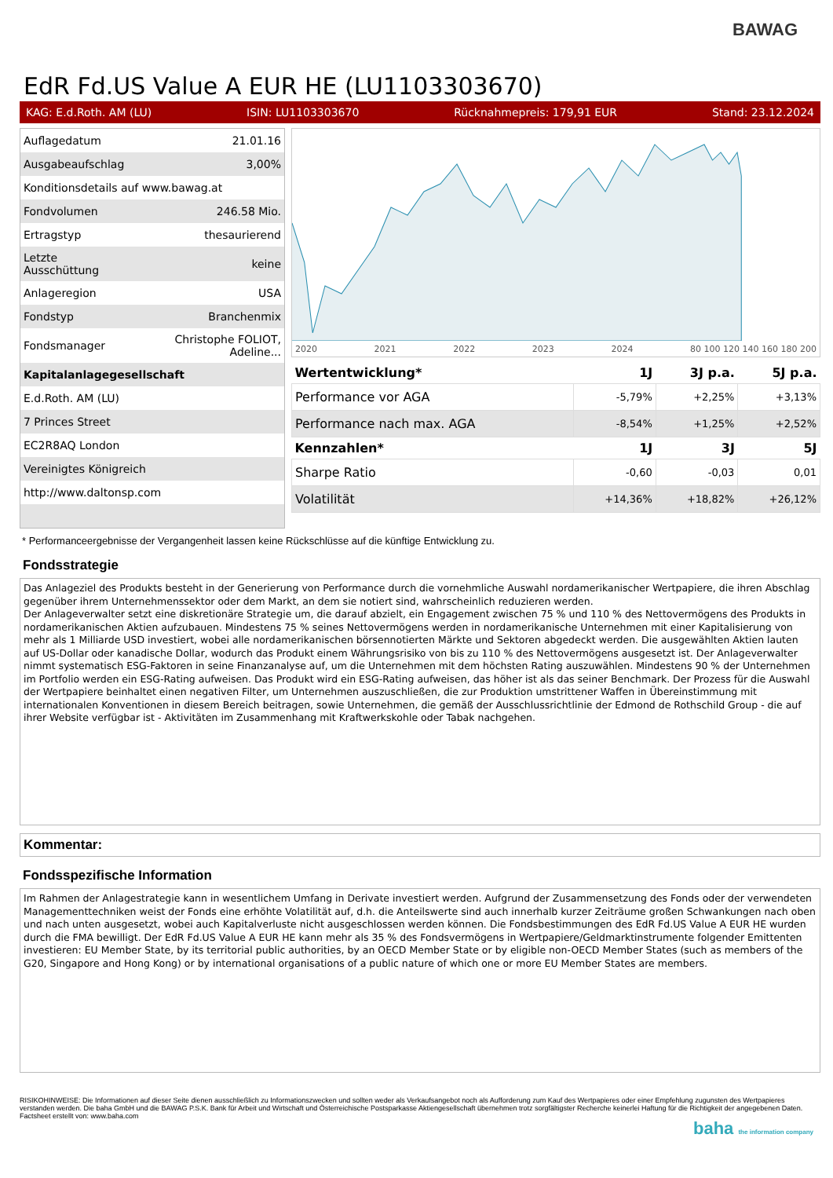BAWAG
EdR Fd.US Value A EUR HE (LU1103303670)
KAG: E.d.Roth. AM (LU) ISIN: LU1103303670 Rücknahmepreis: 179,91 EUR Stand: 23.12.2024
| Auflagedatum | 21.01.16 |
| Ausgabeaufschlag | 3,00% |
| Konditionsdetails auf www.bawag.at | |
| Fondvolumen | 246.58 Mio. |
| Ertragstyp | thesaurierend |
| Letzte Ausschüttung | keine |
| Anlageregion | USA |
| Fondstyp | Branchenmix |
| Fondsmanager | Christophe FOLIOT, Adeline... |
| Kapitalanlagegesellschaft | |
| E.d.Roth. AM (LU) | |
| 7 Princes Street | |
| EC2R8AQ London | |
| Vereinigtes Königreich | |
| http://www.daltonsp.com | |
2020 2021 2022 2023 2024 80 100 120 140 160 180 200
| Wertentwicklung* | 1J | 3J p.a. | 5J p.a. |
| --- | --- | --- | --- |
| Performance vor AGA | -5,79% | +2,25% | +3,13% |
| Performance nach max. AGA | -8,54% | +1,25% | +2,52% |
| Kennzahlen* | 1J | 3J | 5J |
| Sharpe Ratio | -0,60 | -0,03 | 0,01 |
| Volatilität | +14,36% | +18,82% | +26,12% |
* Performanceergebnisse der Vergangenheit lassen keine Rückschlüsse auf die künftige Entwicklung zu.
Fondsstrategie
Das Anlageziel des Produkts besteht in der Generierung von Performance durch die vornehmliche Auswahl nordamerikanischer Wertpapiere, die ihren Abschlag gegenüber ihrem Unternehmenssektor oder dem Markt, an dem sie notiert sind, wahrscheinlich reduzieren werden.
Der Anlageverwalter setzt eine diskretionäre Strategie um, die darauf abzielt, ein Engagement zwischen 75 % und 110 % des Nettovermögens des Produkts in nordamerikanischen Aktien aufzubauen. Mindestens 75 % seines Nettovermögens werden in nordamerikanische Unternehmen mit einer Kapitalisierung von mehr als 1 Milliarde USD investiert, wobei alle nordamerikanischen börsennotierten Märkte und Sektoren abgedeckt werden. Die ausgewählten Aktien lauten auf US-Dollar oder kanadische Dollar, wodurch das Produkt einem Währungsrisiko von bis zu 110 % des Nettovermögens ausgesetzt ist. Der Anlageverwalter nimmt systematisch ESG-Faktoren in seine Finanzanalyse auf, um die Unternehmen mit dem höchsten Rating auszuwählen. Mindestens 90 % der Unternehmen im Portfolio werden ein ESG-Rating aufweisen. Das Produkt wird ein ESG-Rating aufweisen, das höher ist als das seiner Benchmark. Der Prozess für die Auswahl der Wertpapiere beinhaltet einen negativen Filter, um Unternehmen auszuschließen, die zur Produktion umstrittener Waffen in Übereinstimmung mit internationalen Konventionen in diesem Bereich beitragen, sowie Unternehmen, die gemäß der Ausschlussrichtlinie der Edmond de Rothschild Group - die auf ihrer Website verfügbar ist - Aktivitäten im Zusammenhang mit Kraftwerkskohle oder Tabak nachgehen.
Kommentar:
Fondsspezifische Information
Im Rahmen der Anlagestrategie kann in wesentlichem Umfang in Derivate investiert werden. Aufgrund der Zusammensetzung des Fonds oder der verwendeten Managementtechniken weist der Fonds eine erhöhte Volatilität auf, d.h. die Anteilswerte sind auch innerhalb kurzer Zeiträume großen Schwankungen nach oben und nach unten ausgesetzt, wobei auch Kapitalverluste nicht ausgeschlossen werden können. Die Fondsbestimmungen des EdR Fd.US Value A EUR HE wurden durch die FMA bewilligt. Der EdR Fd.US Value A EUR HE kann mehr als 35 % des Fondsvermögens in Wertpapiere/Geldmarktinstrumente folgender Emittenten investieren: EU Member State, by its territorial public authorities, by an OECD Member State or by eligible non-OECD Member States (such as members of the G20, Singapore and Hong Kong) or by international organisations of a public nature of which one or more EU Member States are members.
RISIKOHINWEISE: Die Informationen auf dieser Seite dienen ausschließlich zu Informationszwecken und sollten weder als Verkaufsangebot noch als Aufforderung zum Kauf des Wertpapieres oder einer Empfehlung zugunsten des Wertpapieres verstanden werden. Die baha GmbH und die BAWAG P.S.K. Bank für Arbeit und Wirtschaft und Österreichische Postsparkasse Aktiengesellschaft übernehmen trotz sorgfältigster Recherche keinerlei Haftung für die Richtigkeit der angegebenen Daten.
Factsheet erstellt von: www.baha.com
baha the information company